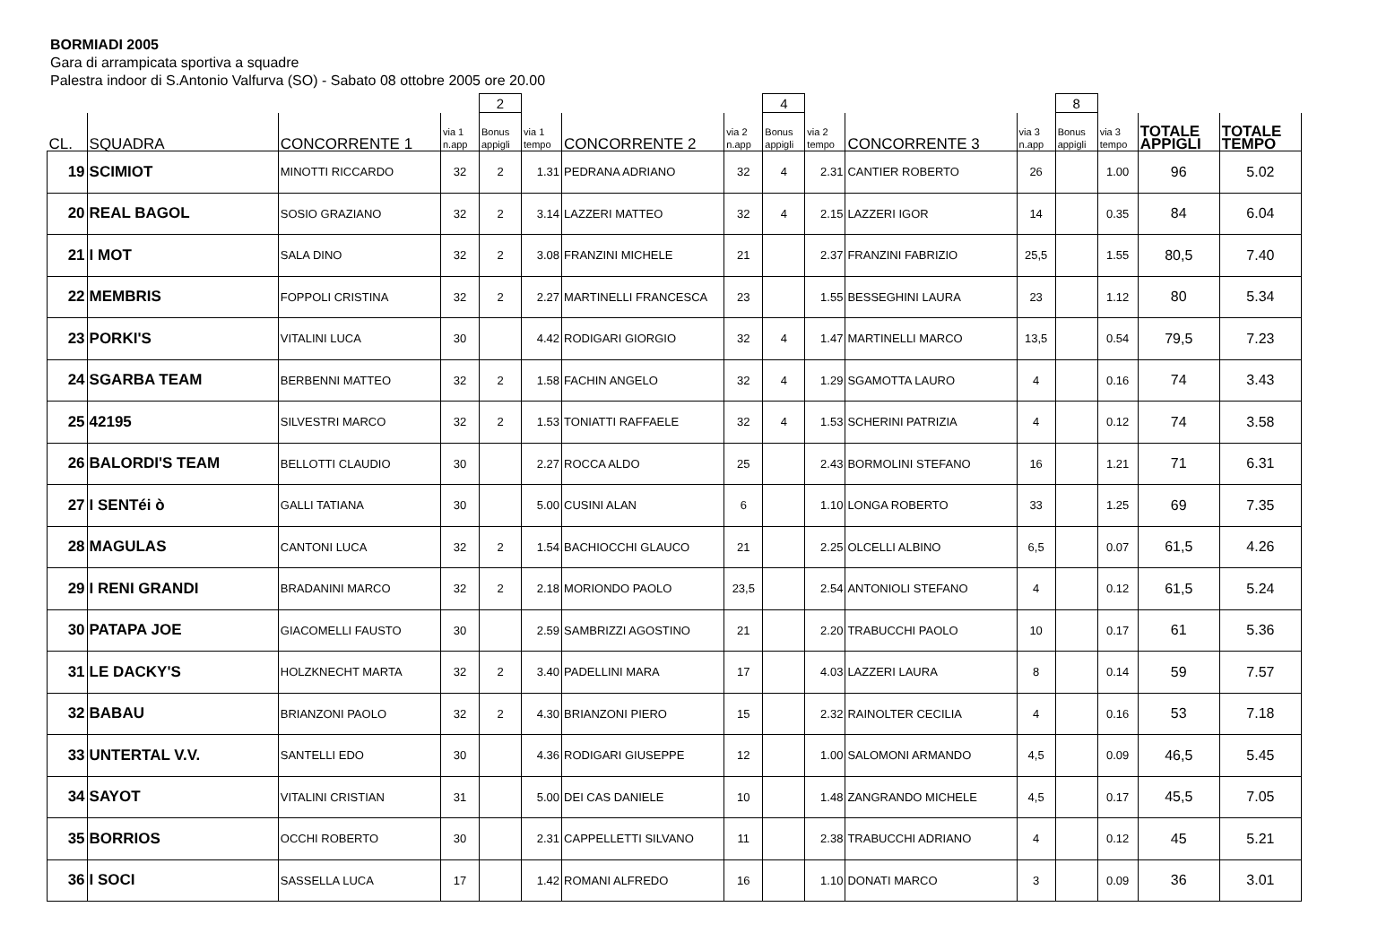BORMIADI 2005
Gara di arrampicata sportiva a squadre
Palestra indoor di S.Antonio Valfurva (SO) - Sabato 08 ottobre 2005 ore 20.00
| | | | | 2 | | | | 4 | | | | 8 | | | |
| CL. | SQUADRA | CONCORRENTE 1 | via 1 n.app | Bonus appigli | via 1 tempo | CONCORRENTE 2 | via 2 n.app | Bonus appigli | via 2 tempo | CONCORRENTE 3 | via 3 n.app | Bonus appigli | via 3 tempo | TOTALE APPIGLI | TOTALE TEMPO |
| 19 | SCIMIOT | MINOTTI RICCARDO | 32 | 2 | 1.31 | PEDRANA ADRIANO | 32 | 4 | 2.31 | CANTIER ROBERTO | 26 | | 1.00 | 96 | 5.02 |
| 20 | REAL BAGOL | SOSIO GRAZIANO | 32 | 2 | 3.14 | LAZZERI MATTEO | 32 | 4 | 2.15 | LAZZERI IGOR | 14 | | 0.35 | 84 | 6.04 |
| 21 | I MOT | SALA DINO | 32 | 2 | 3.08 | FRANZINI MICHELE | 21 | | 2.37 | FRANZINI FABRIZIO | 25,5 | | 1.55 | 80,5 | 7.40 |
| 22 | MEMBRIS | FOPPOLI CRISTINA | 32 | 2 | 2.27 | MARTINELLI FRANCESCA | 23 | | 1.55 | BESSEGHINI LAURA | 23 | | 1.12 | 80 | 5.34 |
| 23 | PORKI'S | VITALINI LUCA | 30 | | 4.42 | RODIGARI GIORGIO | 32 | 4 | 1.47 | MARTINELLI MARCO | 13,5 | | 0.54 | 79,5 | 7.23 |
| 24 | SGARBA TEAM | BERBENNI MATTEO | 32 | 2 | 1.58 | FACHIN ANGELO | 32 | 4 | 1.29 | SGAMOTTA LAURO | 4 | | 0.16 | 74 | 3.43 |
| 25 | 42195 | SILVESTRI MARCO | 32 | 2 | 1.53 | TONIATTI RAFFAELE | 32 | 4 | 1.53 | SCHERINI PATRIZIA | 4 | | 0.12 | 74 | 3.58 |
| 26 | BALORDI'S TEAM | BELLOTTI CLAUDIO | 30 | | 2.27 | ROCCA ALDO | 25 | | 2.43 | BORMOLINI STEFANO | 16 | | 1.21 | 71 | 6.31 |
| 27 | I SENTéi ò | GALLI TATIANA | 30 | | 5.00 | CUSINI ALAN | 6 | | 1.10 | LONGA ROBERTO | 33 | | 1.25 | 69 | 7.35 |
| 28 | MAGULAS | CANTONI LUCA | 32 | 2 | 1.54 | BACHIOCCHI GLAUCO | 21 | | 2.25 | OLCELLI ALBINO | 6,5 | | 0.07 | 61,5 | 4.26 |
| 29 | I RENI GRANDI | BRADANINI MARCO | 32 | 2 | 2.18 | MORIONDO PAOLO | 23,5 | | 2.54 | ANTONIOLI STEFANO | 4 | | 0.12 | 61,5 | 5.24 |
| 30 | PATAPA JOE | GIACOMELLI FAUSTO | 30 | | 2.59 | SAMBRIZZI AGOSTINO | 21 | | 2.20 | TRABUCCHI PAOLO | 10 | | 0.17 | 61 | 5.36 |
| 31 | LE DACKY'S | HOLZKNECHT MARTA | 32 | 2 | 3.40 | PADELLINI MARA | 17 | | 4.03 | LAZZERI LAURA | 8 | | 0.14 | 59 | 7.57 |
| 32 | BABAU | BRIANZONI PAOLO | 32 | 2 | 4.30 | BRIANZONI PIERO | 15 | | 2.32 | RAINOLTER CECILIA | 4 | | 0.16 | 53 | 7.18 |
| 33 | UNTERTAL V.V. | SANTELLI EDO | 30 | | 4.36 | RODIGARI GIUSEPPE | 12 | | 1.00 | SALOMONI ARMANDO | 4,5 | | 0.09 | 46,5 | 5.45 |
| 34 | SAYOT | VITALINI CRISTIAN | 31 | | 5.00 | DEI CAS DANIELE | 10 | | 1.48 | ZANGRANDO MICHELE | 4,5 | | 0.17 | 45,5 | 7.05 |
| 35 | BORRIOS | OCCHI ROBERTO | 30 | | 2.31 | CAPPELLETTI SILVANO | 11 | | 2.38 | TRABUCCHI ADRIANO | 4 | | 0.12 | 45 | 5.21 |
| 36 | I SOCI | SASSELLA LUCA | 17 | | 1.42 | ROMANI ALFREDO | 16 | | 1.10 | DONATI MARCO | 3 | | 0.09 | 36 | 3.01 |